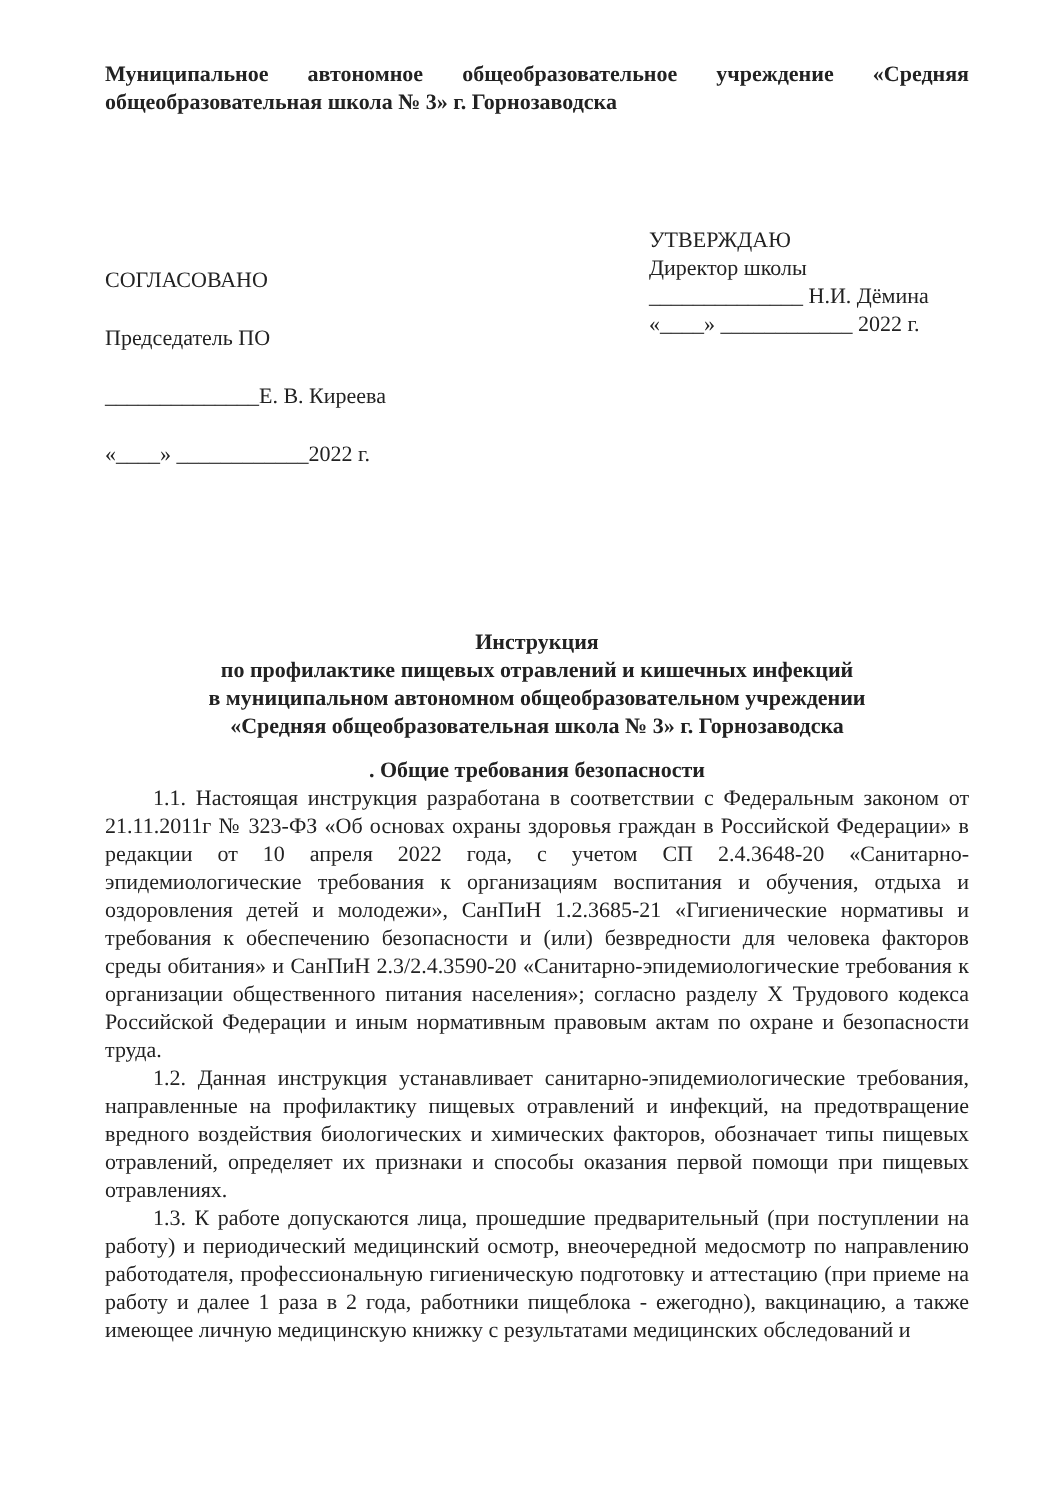Муниципальное автономное общеобразовательное учреждение «Средняя общеобразовательная школа № 3» г. Горнозаводска
СОГЛАСОВАНО
Председатель ПО
______________Е. В. Киреева
«____» ____________2022 г.
УТВЕРЖДАЮ
Директор школы
______________ Н.И. Дёмина
«____» ____________ 2022 г.
Инструкция
по профилактике пищевых отравлений и кишечных инфекций
в муниципальном автономном общеобразовательном учреждении
«Средняя общеобразовательная школа № 3» г. Горнозаводска
. Общие требования безопасности
1.1. Настоящая инструкция разработана в соответствии с Федеральным законом от 21.11.2011г № 323-ФЗ «Об основах охраны здоровья граждан в Российской Федерации» в редакции от 10 апреля 2022 года, с учетом СП 2.4.3648-20 «Санитарно-эпидемиологические требования к организациям воспитания и обучения, отдыха и оздоровления детей и молодежи», СанПиН 1.2.3685-21 «Гигиенические нормативы и требования к обеспечению безопасности и (или) безвредности для человека факторов среды обитания» и СанПиН 2.3/2.4.3590-20 «Санитарно-эпидемиологические требования к организации общественного питания населения»; согласно разделу X Трудового кодекса Российской Федерации и иным нормативным правовым актам по охране и безопасности труда.
1.2. Данная инструкция устанавливает санитарно-эпидемиологические требования, направленные на профилактику пищевых отравлений и инфекций, на предотвращение вредного воздействия биологических и химических факторов, обозначает типы пищевых отравлений, определяет их признаки и способы оказания первой помощи при пищевых отравлениях.
1.3. К работе допускаются лица, прошедшие предварительный (при поступлении на работу) и периодический медицинский осмотр, внеочередной медосмотр по направлению работодателя, профессиональную гигиеническую подготовку и аттестацию (при приеме на работу и далее 1 раза в 2 года, работники пищеблока - ежегодно), вакцинацию, а также имеющее личную медицинскую книжку с результатами медицинских обследований и